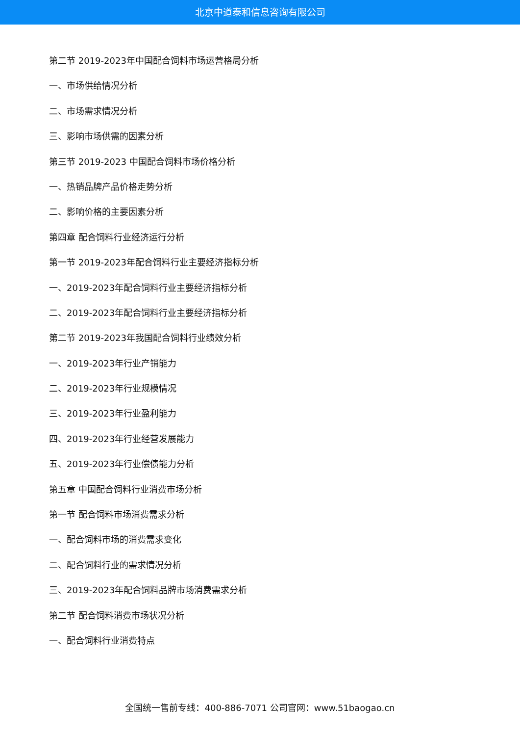北京中道泰和信息咨询有限公司
第二节 2019-2023年中国配合饲料市场运营格局分析
一、市场供给情况分析
二、市场需求情况分析
三、影响市场供需的因素分析
第三节 2019-2023 中国配合饲料市场价格分析
一、热销品牌产品价格走势分析
二、影响价格的主要因素分析
第四章 配合饲料行业经济运行分析
第一节 2019-2023年配合饲料行业主要经济指标分析
一、2019-2023年配合饲料行业主要经济指标分析
二、2019-2023年配合饲料行业主要经济指标分析
第二节 2019-2023年我国配合饲料行业绩效分析
一、2019-2023年行业产销能力
二、2019-2023年行业规模情况
三、2019-2023年行业盈利能力
四、2019-2023年行业经营发展能力
五、2019-2023年行业偿债能力分析
第五章 中国配合饲料行业消费市场分析
第一节 配合饲料市场消费需求分析
一、配合饲料市场的消费需求变化
二、配合饲料行业的需求情况分析
三、2019-2023年配合饲料品牌市场消费需求分析
第二节 配合饲料消费市场状况分析
一、配合饲料行业消费特点
全国统一售前专线：400-886-7071 公司官网：www.51baogao.cn